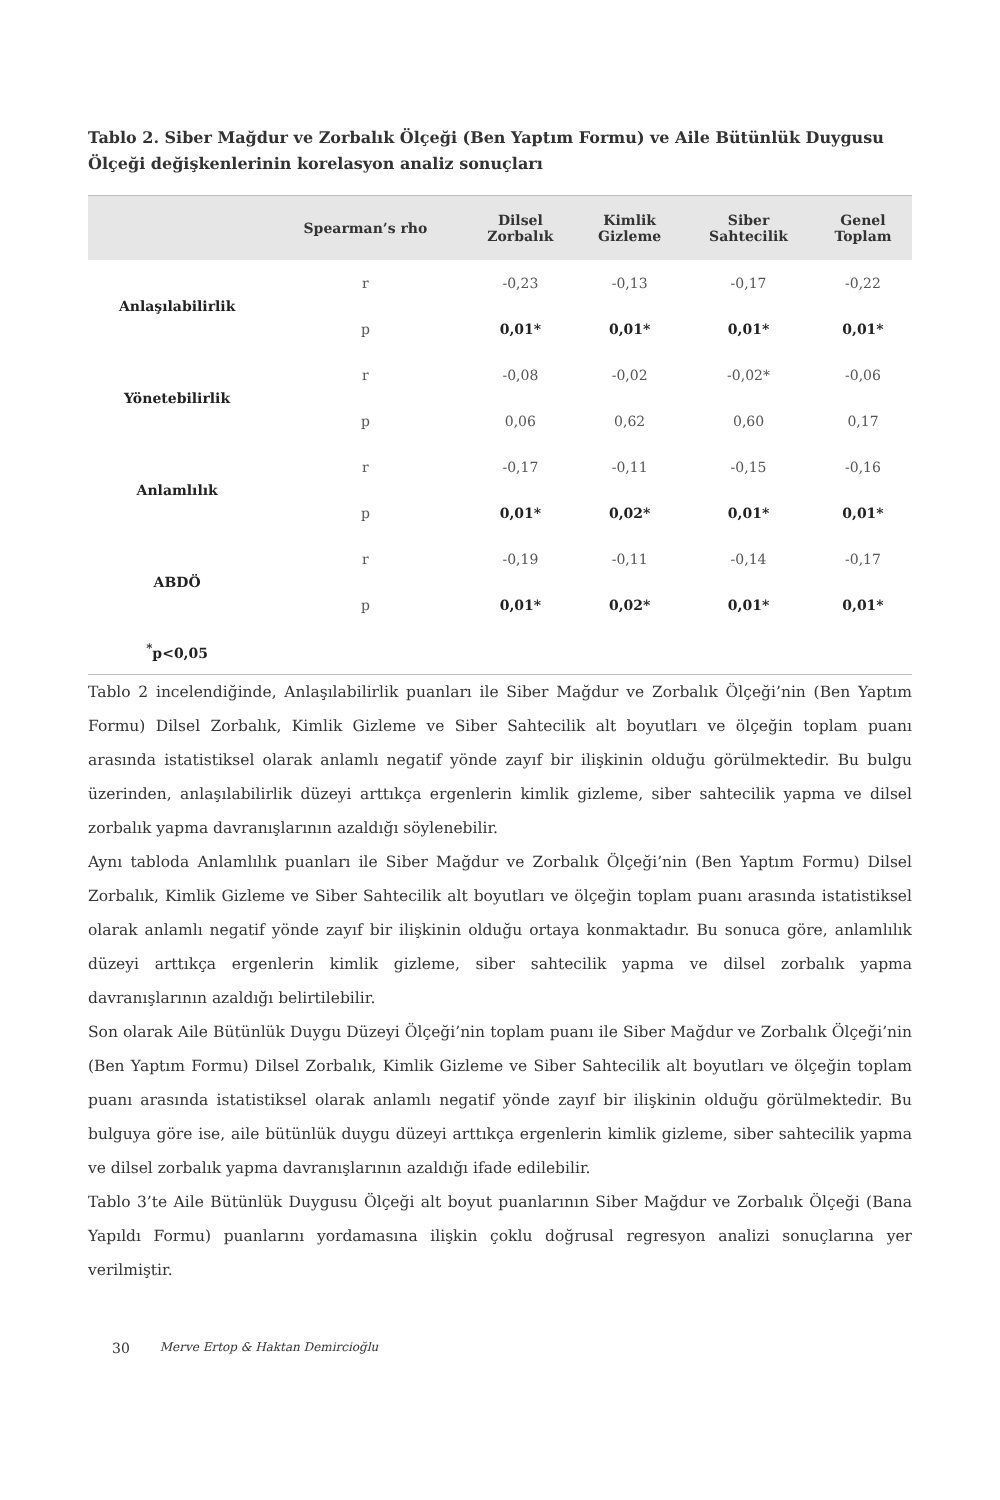Tablo 2. Siber Mağdur ve Zorbalık Ölçeği (Ben Yaptım Formu) ve Aile Bütünlük Duygusu Ölçeği değişkenlerinin korelasyon analiz sonuçları
| | Spearman’s rho | Dilsel Zorbalık | Kimlik Gizleme | Siber Sahtecilik | Genel Toplam |
| --- | --- | --- | --- | --- | --- |
| Anlaşılabilirlik | r | -0,23 | -0,13 | -0,17 | -0,22 |
| | p | 0,01* | 0,01* | 0,01* | 0,01* |
| Yönetebilirlik | r | -0,08 | -0,02 | -0,02* | -0,06 |
| | p | 0,06 | 0,62 | 0,60 | 0,17 |
| Anlamlılık | r | -0,17 | -0,11 | -0,15 | -0,16 |
| | p | 0,01* | 0,02* | 0,01* | 0,01* |
| ABDÖ | r | -0,19 | -0,11 | -0,14 | -0,17 |
| | p | 0,01* | 0,02* | 0,01* | 0,01* |
| <sup>*</sup> p<0,05 | | | | | |
Tablo 2 incelendiğinde, Anlaşılabilirlik puanları ile Siber Mağdur ve Zorbalık Ölçeği’nin (Ben Yaptım Formu) Dilsel Zorbalık, Kimlik Gizleme ve Siber Sahtecilik alt boyutları ve ölçeğin toplam puanı arasında istatistiksel olarak anlamlı negatif yönde zayıf bir ilişkinin olduğu görülmektedir. Bu bulgu üzerinden, anlaşılabilirlik düzeyi arttıkça ergenlerin kimlik gizleme, siber sahtecilik yapma ve dilsel zorbalık yapma davranışlarının azaldığı söylenebilir.
Aynı tabloda Anlamlılık puanları ile Siber Mağdur ve Zorbalık Ölçeği’nin (Ben Yaptım Formu) Dilsel Zorbalık, Kimlik Gizleme ve Siber Sahtecilik alt boyutları ve ölçeğin toplam puanı arasında istatistiksel olarak anlamlı negatif yönde zayıf bir ilişkinin olduğu ortaya konmaktadır. Bu sonuca göre, anlamlılık düzeyi arttıkça ergenlerin kimlik gizleme, siber sahtecilik yapma ve dilsel zorbalık yapma davranışlarının azaldığı belirtilebilir.
Son olarak Aile Bütünlük Duygu Düzeyi Ölçeği’nin toplam puanı ile Siber Mağdur ve Zorbalık Ölçeği’nin (Ben Yaptım Formu) Dilsel Zorbalık, Kimlik Gizleme ve Siber Sahtecilik alt boyutları ve ölçeğin toplam puanı arasında istatistiksel olarak anlamlı negatif yönde zayıf bir ilişkinin olduğu görülmektedir. Bu bulguya göre ise, aile bütünlük duygu düzeyi arttıkça ergenlerin kimlik gizleme, siber sahtecilik yapma ve dilsel zorbalık yapma davranışlarının azaldığı ifade edilebilir.
Tablo 3’te Aile Bütünlük Duygusu Ölçeği alt boyut puanlarının Siber Mağdur ve Zorbalık Ölçeği (Bana Yapıldı Formu) puanlarını yordamasına ilişkin çoklu doğrusal regresyon analizi sonuçlarına yer verilmiştir.
30 Merve Ertop & Haktan Demircioğlu